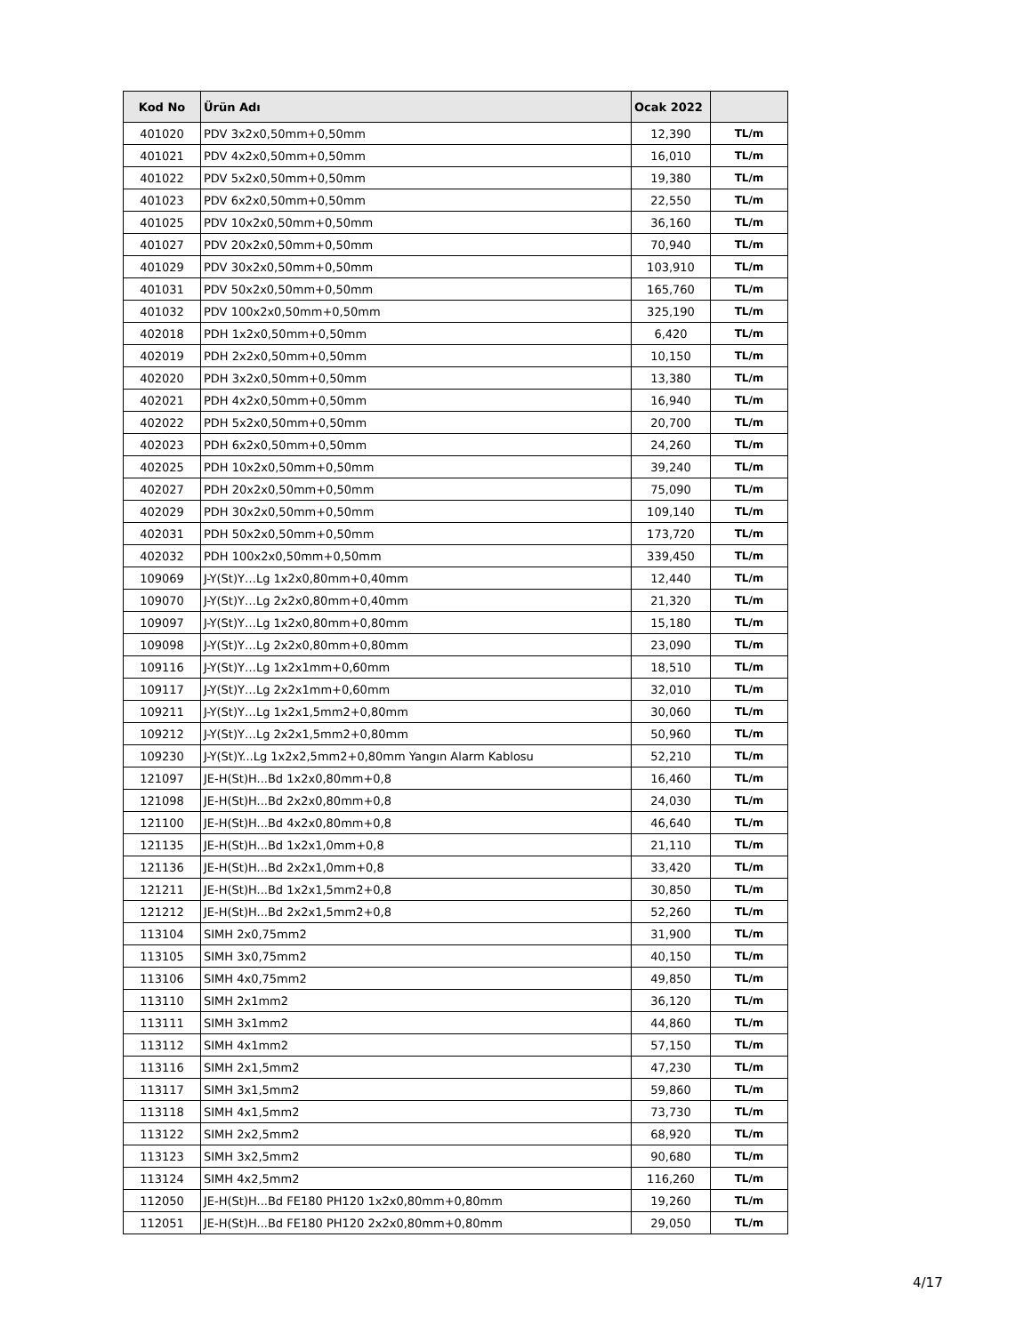| Kod No | Ürün Adı | Ocak 2022 | |
| --- | --- | --- | --- |
| 401020 | PDV 3x2x0,50mm+0,50mm | 12,390 | TL/m |
| 401021 | PDV 4x2x0,50mm+0,50mm | 16,010 | TL/m |
| 401022 | PDV 5x2x0,50mm+0,50mm | 19,380 | TL/m |
| 401023 | PDV 6x2x0,50mm+0,50mm | 22,550 | TL/m |
| 401025 | PDV 10x2x0,50mm+0,50mm | 36,160 | TL/m |
| 401027 | PDV 20x2x0,50mm+0,50mm | 70,940 | TL/m |
| 401029 | PDV 30x2x0,50mm+0,50mm | 103,910 | TL/m |
| 401031 | PDV 50x2x0,50mm+0,50mm | 165,760 | TL/m |
| 401032 | PDV 100x2x0,50mm+0,50mm | 325,190 | TL/m |
| 402018 | PDH 1x2x0,50mm+0,50mm | 6,420 | TL/m |
| 402019 | PDH 2x2x0,50mm+0,50mm | 10,150 | TL/m |
| 402020 | PDH 3x2x0,50mm+0,50mm | 13,380 | TL/m |
| 402021 | PDH 4x2x0,50mm+0,50mm | 16,940 | TL/m |
| 402022 | PDH 5x2x0,50mm+0,50mm | 20,700 | TL/m |
| 402023 | PDH 6x2x0,50mm+0,50mm | 24,260 | TL/m |
| 402025 | PDH 10x2x0,50mm+0,50mm | 39,240 | TL/m |
| 402027 | PDH 20x2x0,50mm+0,50mm | 75,090 | TL/m |
| 402029 | PDH 30x2x0,50mm+0,50mm | 109,140 | TL/m |
| 402031 | PDH 50x2x0,50mm+0,50mm | 173,720 | TL/m |
| 402032 | PDH 100x2x0,50mm+0,50mm | 339,450 | TL/m |
| 109069 | J-Y(St)Y…Lg 1x2x0,80mm+0,40mm | 12,440 | TL/m |
| 109070 | J-Y(St)Y…Lg 2x2x0,80mm+0,40mm | 21,320 | TL/m |
| 109097 | J-Y(St)Y…Lg 1x2x0,80mm+0,80mm | 15,180 | TL/m |
| 109098 | J-Y(St)Y…Lg 2x2x0,80mm+0,80mm | 23,090 | TL/m |
| 109116 | J-Y(St)Y…Lg 1x2x1mm+0,60mm | 18,510 | TL/m |
| 109117 | J-Y(St)Y…Lg 2x2x1mm+0,60mm | 32,010 | TL/m |
| 109211 | J-Y(St)Y…Lg 1x2x1,5mm2+0,80mm | 30,060 | TL/m |
| 109212 | J-Y(St)Y…Lg 2x2x1,5mm2+0,80mm | 50,960 | TL/m |
| 109230 | J-Y(St)Y...Lg 1x2x2,5mm2+0,80mm Yangın Alarm Kablosu | 52,210 | TL/m |
| 121097 | JE-H(St)H...Bd 1x2x0,80mm+0,8 | 16,460 | TL/m |
| 121098 | JE-H(St)H...Bd 2x2x0,80mm+0,8 | 24,030 | TL/m |
| 121100 | JE-H(St)H...Bd 4x2x0,80mm+0,8 | 46,640 | TL/m |
| 121135 | JE-H(St)H...Bd 1x2x1,0mm+0,8 | 21,110 | TL/m |
| 121136 | JE-H(St)H...Bd 2x2x1,0mm+0,8 | 33,420 | TL/m |
| 121211 | JE-H(St)H...Bd 1x2x1,5mm2+0,8 | 30,850 | TL/m |
| 121212 | JE-H(St)H...Bd 2x2x1,5mm2+0,8 | 52,260 | TL/m |
| 113104 | SIMH 2x0,75mm2 | 31,900 | TL/m |
| 113105 | SIMH 3x0,75mm2 | 40,150 | TL/m |
| 113106 | SIMH 4x0,75mm2 | 49,850 | TL/m |
| 113110 | SIMH 2x1mm2 | 36,120 | TL/m |
| 113111 | SIMH 3x1mm2 | 44,860 | TL/m |
| 113112 | SIMH 4x1mm2 | 57,150 | TL/m |
| 113116 | SIMH 2x1,5mm2 | 47,230 | TL/m |
| 113117 | SIMH 3x1,5mm2 | 59,860 | TL/m |
| 113118 | SIMH 4x1,5mm2 | 73,730 | TL/m |
| 113122 | SIMH 2x2,5mm2 | 68,920 | TL/m |
| 113123 | SIMH 3x2,5mm2 | 90,680 | TL/m |
| 113124 | SIMH 4x2,5mm2 | 116,260 | TL/m |
| 112050 | JE-H(St)H...Bd FE180 PH120 1x2x0,80mm+0,80mm | 19,260 | TL/m |
| 112051 | JE-H(St)H...Bd FE180 PH120 2x2x0,80mm+0,80mm | 29,050 | TL/m |
4/17